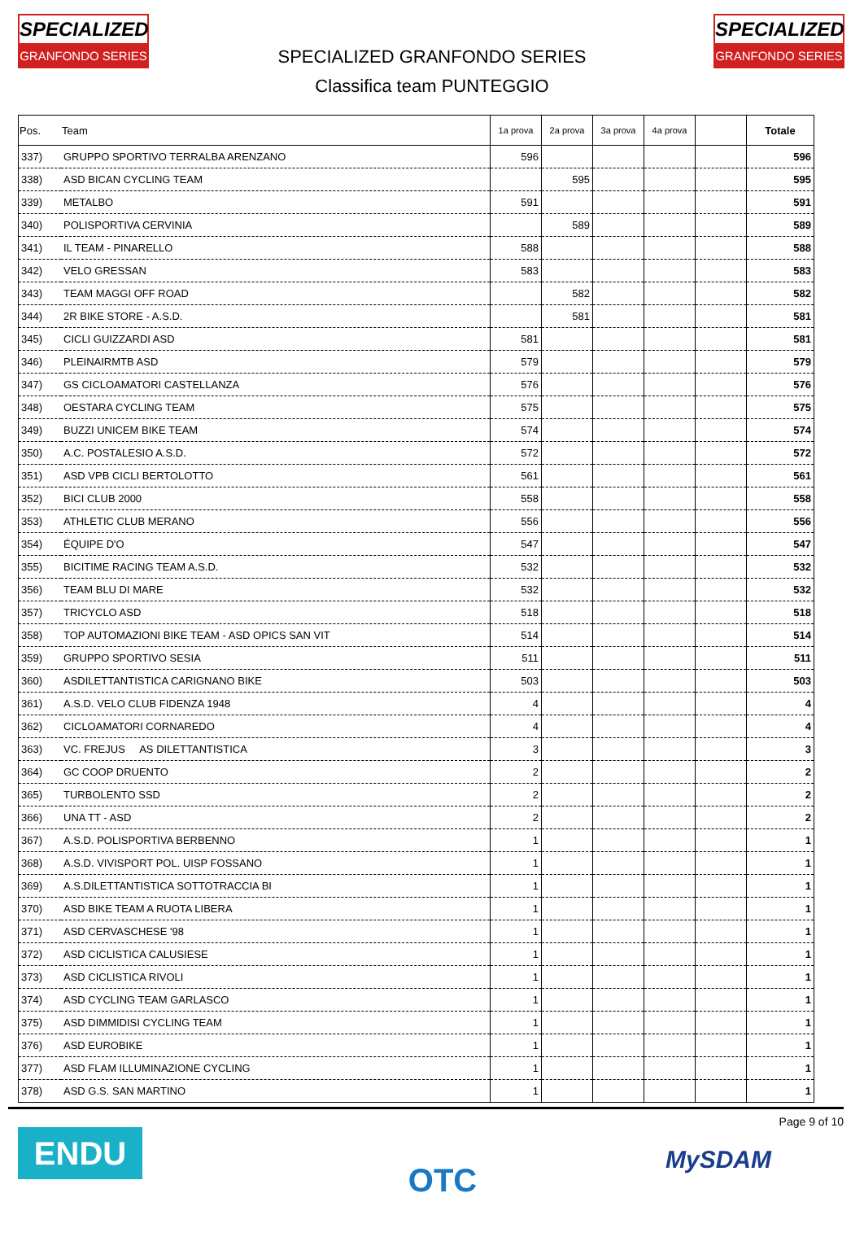SPECIALIZED
GRANFONDO SERIES
SPECIALIZED
GRANFONDO SERIES
SPECIALIZED GRANFONDO SERIES
Classifica team PUNTEGGIO
| Pos. | Team | 1a prova | 2a prova | 3a prova | 4a prova | | Totale |
| --- | --- | --- | --- | --- | --- | --- | --- |
| 337) | GRUPPO SPORTIVO TERRALBA ARENZANO | 596 | | | | | 596 |
| 338) | ASD BICAN CYCLING TEAM | | 595 | | | | 595 |
| 339) | METALBO | 591 | | | | | 591 |
| 340) | POLISPORTIVA CERVINIA | | 589 | | | | 589 |
| 341) | IL TEAM - PINARELLO | 588 | | | | | 588 |
| 342) | VELO GRESSAN | 583 | | | | | 583 |
| 343) | TEAM MAGGI OFF ROAD | | 582 | | | | 582 |
| 344) | 2R BIKE STORE - A.S.D. | | 581 | | | | 581 |
| 345) | CICLI GUIZZARDI ASD | 581 | | | | | 581 |
| 346) | PLEINAIRMTB ASD | 579 | | | | | 579 |
| 347) | GS CICLOAMATORI CASTELLANZA | 576 | | | | | 576 |
| 348) | OESTARA CYCLING TEAM | 575 | | | | | 575 |
| 349) | BUZZI UNICEM BIKE TEAM | 574 | | | | | 574 |
| 350) | A.C. POSTALESIO A.S.D. | 572 | | | | | 572 |
| 351) | ASD VPB CICLI BERTOLOTTO | 561 | | | | | 561 |
| 352) | BICI CLUB 2000 | 558 | | | | | 558 |
| 353) | ATHLETIC CLUB MERANO | 556 | | | | | 556 |
| 354) | ÉQUIPE D'O | 547 | | | | | 547 |
| 355) | BICITIME RACING TEAM A.S.D. | 532 | | | | | 532 |
| 356) | TEAM BLU DI MARE | 532 | | | | | 532 |
| 357) | TRICYCLO ASD | 518 | | | | | 518 |
| 358) | TOP AUTOMAZIONI BIKE TEAM - ASD OPICS SAN VIT | 514 | | | | | 514 |
| 359) | GRUPPO SPORTIVO SESIA | 511 | | | | | 511 |
| 360) | ASDILETTANTISTICA CARIGNANO BIKE | 503 | | | | | 503 |
| 361) | A.S.D. VELO CLUB FIDENZA 1948 | 4 | | | | | 4 |
| 362) | CICLOAMATORI CORNAREDO | 4 | | | | | 4 |
| 363) | VC. FREJUS AS DILETTANTISTICA | 3 | | | | | 3 |
| 364) | GC COOP DRUENTO | 2 | | | | | 2 |
| 365) | TURBOLENTO SSD | 2 | | | | | 2 |
| 366) | UNA TT - ASD | 2 | | | | | 2 |
| 367) | A.S.D. POLISPORTIVA BERBENNO | 1 | | | | | 1 |
| 368) | A.S.D. VIVISPORT POL. UISP FOSSANO | 1 | | | | | 1 |
| 369) | A.S.DILETTANTISTICA SOTTOTRACCIA BI | 1 | | | | | 1 |
| 370) | ASD BIKE TEAM A RUOTA LIBERA | 1 | | | | | 1 |
| 371) | ASD CERVASCHESE '98 | 1 | | | | | 1 |
| 372) | ASD CICLISTICA CALUSIESE | 1 | | | | | 1 |
| 373) | ASD CICLISTICA RIVOLI | 1 | | | | | 1 |
| 374) | ASD CYCLING TEAM GARLASCO | 1 | | | | | 1 |
| 375) | ASD DIMMIDISI CYCLING TEAM | 1 | | | | | 1 |
| 376) | ASD EUROBIKE | 1 | | | | | 1 |
| 377) | ASD FLAM ILLUMINAZIONE CYCLING | 1 | | | | | 1 |
| 378) | ASD G.S. SAN MARTINO | 1 | | | | | 1 |
ENDU OTC
Page 9 of 10
MySDAM